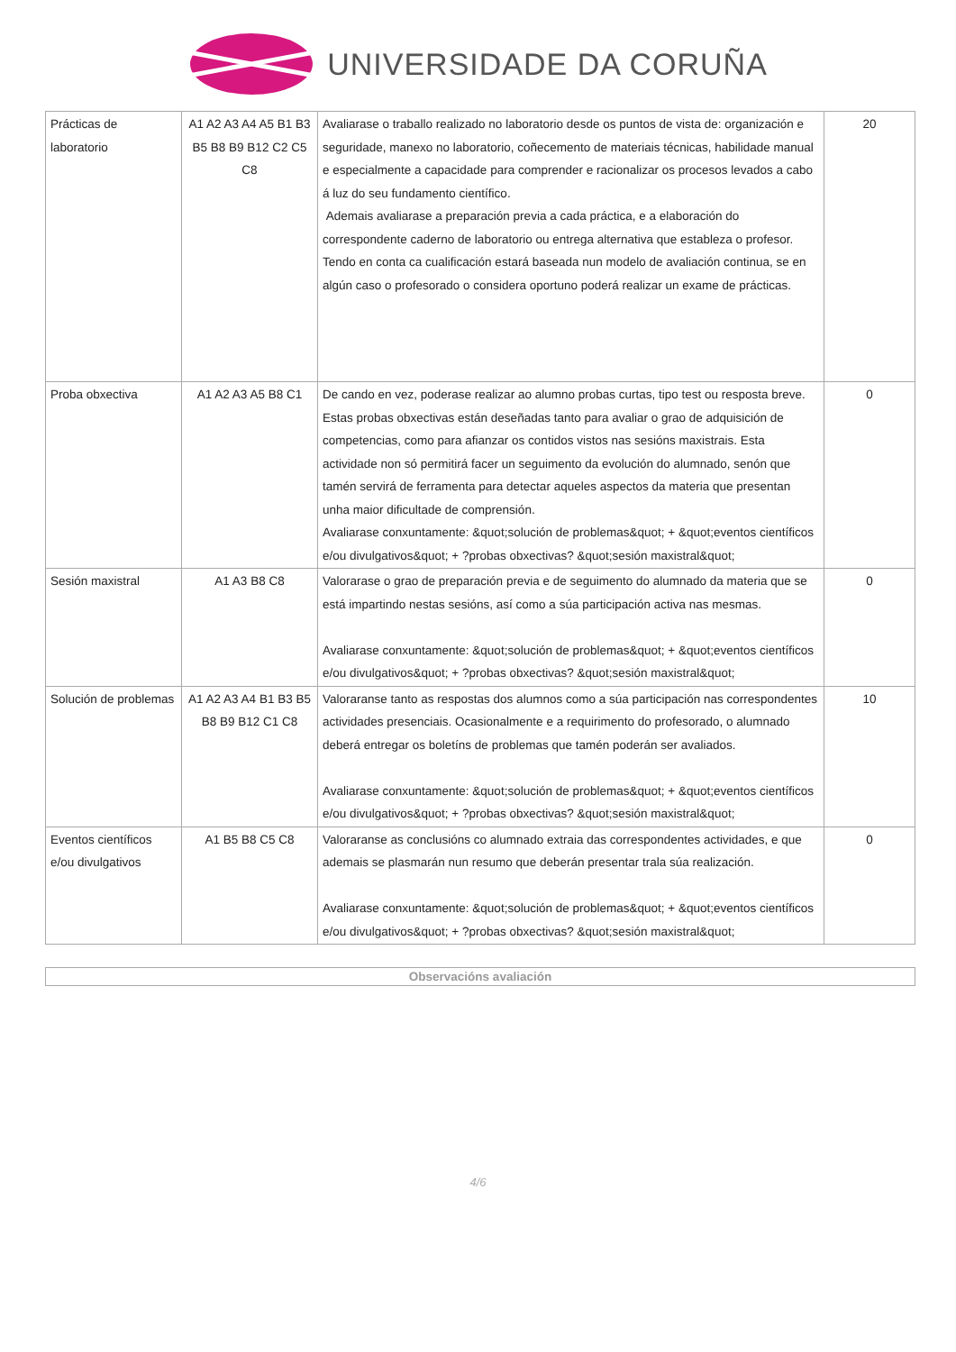UNIVERSIDADE DA CORUÑA
| Prácticas de laboratorio | A1 A2 A3 A4 A5 B1 B3 B5 B8 B9 B12 C2 C5 C8 | Avaliarase o traballo realizado no laboratorio desde os puntos de vista de: organización e seguridade, manexo no laboratorio, coñecemento de materiais técnicas, habilidade manual e especialmente a capacidade para comprender e racionalizar os procesos levados a cabo á luz do seu fundamento científico. Ademais avaliarase a preparación previa a cada práctica, e a elaboración do correspondente caderno de laboratorio ou entrega alternativa que estableza o profesor. Tendo en conta ca cualificación estará baseada nun modelo de avaliación continua, se en algún caso o profesorado o considera oportuno poderá realizar un exame de prácticas. | 20 |
| Proba obxectiva | A1 A2 A3 A5 B8 C1 | De cando en vez, poderase realizar ao alumno probas curtas, tipo test ou resposta breve. Estas probas obxectivas están deseñadas tanto para avaliar o grao de adquisición de competencias, como para afianzar os contidos vistos nas sesións maxistrais. Esta actividade non só permitirá facer un seguimento da evolución do alumnado, senón que tamén servirá de ferramenta para detectar aqueles aspectos da materia que presentan unha maior dificultade de comprensión. Avaliarase conxuntamente: &quot;solución de problemas&quot; + &quot;eventos científicos e/ou divulgativos&quot; + ?probas obxectivas? &quot;sesión maxistral&quot; | 0 |
| Sesión maxistral | A1 A3 B8 C8 | Valorarase o grao de preparación previa e de seguimento do alumnado da materia que se está impartindo nestas sesións, así como a súa participación activa nas mesmas. Avaliarase conxuntamente: &quot;solución de problemas&quot; + &quot;eventos científicos e/ou divulgativos&quot; + ?probas obxectivas? &quot;sesión maxistral&quot; | 0 |
| Solución de problemas | A1 A2 A3 A4 B1 B3 B5 B8 B9 B12 C1 C8 | Valoraranse tanto as respostas dos alumnos como a súa participación nas correspondentes actividades presenciais. Ocasionalmente e a requirimento do profesorado, o alumnado deberá entregar os boletíns de problemas que tamén poderán ser avaliados. Avaliarase conxuntamente: &quot;solución de problemas&quot; + &quot;eventos científicos e/ou divulgativos&quot; + ?probas obxectivas? &quot;sesión maxistral&quot; | 10 |
| Eventos científicos e/ou divulgativos | A1 B5 B8 C5 C8 | Valoraranse as conclusións co alumnado extraia das correspondentes actividades, e que ademais se plasmarán nun resumo que deberán presentar trala súa realización. Avaliarase conxuntamente: &quot;solución de problemas&quot; + &quot;eventos científicos e/ou divulgativos&quot; + ?probas obxectivas? &quot;sesión maxistral&quot; | 0 |
Observacións avaliación
4/6